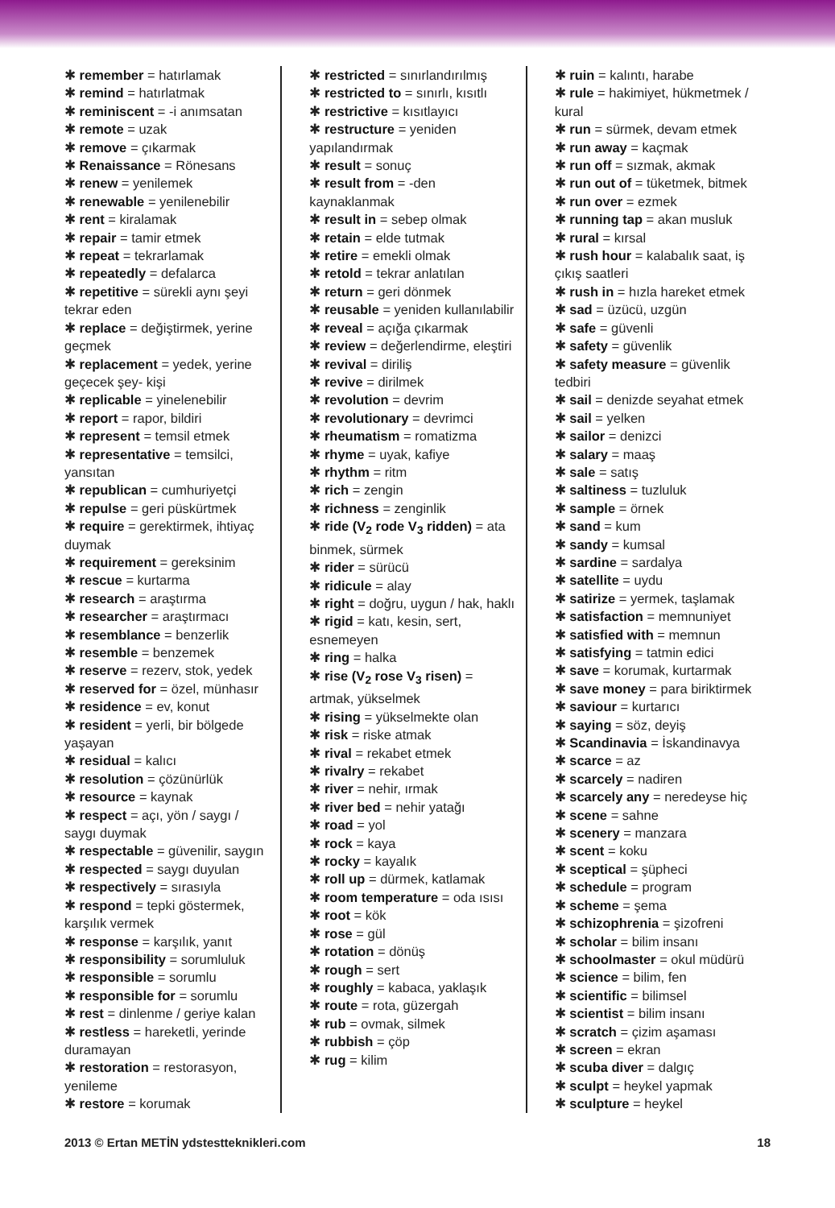✱ remember = hatırlamak
✱ remind = hatırlatmak
✱ reminiscent = -i anımsatan
✱ remote = uzak
✱ remove = çıkarmak
✱ Renaissance = Rönesans
✱ renew = yenilemek
✱ renewable = yenilenebilir
✱ rent = kiralamak
✱ repair = tamir etmek
✱ repeat = tekrarlamak
✱ repeatedly = defalarca
✱ repetitive = sürekli aynı şeyi tekrar eden
✱ replace = değiştirmek, yerine geçmek
✱ replacement = yedek, yerine geçecek şey- kişi
✱ replicable = yinelenebilir
✱ report = rapor, bildiri
✱ represent = temsil etmek
✱ representative = temsilci, yansıtan
✱ republican = cumhuriyetçi
✱ repulse = geri püskürtmek
✱ require = gerektirmek, ihtiyaç duymak
✱ requirement = gereksinim
✱ rescue = kurtarma
✱ research = araştırma
✱ researcher = araştırmacı
✱ resemblance = benzerlik
✱ resemble = benzemek
✱ reserve = rezerv, stok, yedek
✱ reserved for = özel, münhasır
✱ residence = ev, konut
✱ resident = yerli, bir bölgede yaşayan
✱ residual = kalıcı
✱ resolution = çözünürlük
✱ resource = kaynak
✱ respect = açı, yön / saygı / saygı duymak
✱ respectable = güvenilir, saygın
✱ respected = saygı duyulan
✱ respectively = sırasıyla
✱ respond = tepki göstermek, karşılık vermek
✱ response = karşılık, yanıt
✱ responsibility = sorumluluk
✱ responsible = sorumlu
✱ responsible for = sorumlu
✱ rest = dinlenme / geriye kalan
✱ restless = hareketli, yerinde duramayan
✱ restoration = restorasyon, yenileme
✱ restore = korumak
✱ restricted = sınırlandırılmış
✱ restricted to = sınırlı, kısıtlı
✱ restrictive = kısıtlayıcı
✱ restructure = yeniden yapılandırmak
✱ result = sonuç
✱ result from = -den kaynaklanmak
✱ result in = sebep olmak
✱ retain = elde tutmak
✱ retire = emekli olmak
✱ retold = tekrar anlatılan
✱ return = geri dönmek
✱ reusable = yeniden kullanılabilir
✱ reveal = açığa çıkarmak
✱ review = değerlendirme, eleştiri
✱ revival = diriliş
✱ revive = dirilmek
✱ revolution = devrim
✱ revolutionary = devrimci
✱ rheumatism = romatizma
✱ rhyme = uyak, kafiye
✱ rhythm = ritm
✱ rich = zengin
✱ richness = zenginlik
✱ ride (V<sub>2</sub> rode V<sub>3</sub> ridden) = ata binmek, sürmek
✱ rider = sürücü
✱ ridicule = alay
✱ right = doğru, uygun / hak, haklı
✱ rigid = katı, kesin, sert, esnemeyen
✱ ring = halka
✱ rise (V<sub>2</sub> rose V<sub>3</sub> risen) = artmak, yükselmek
✱ rising = yükselmekte olan
✱ risk = riske atmak
✱ rival = rekabet etmek
✱ rivalry = rekabet
✱ river = nehir, ırmak
✱ river bed = nehir yatağı
✱ road = yol
✱ rock = kaya
✱ rocky = kayalık
✱ roll up = dürmek, katlamak
✱ room temperature = oda ısısı
✱ root = kök
✱ rose = gül
✱ rotation = dönüş
✱ rough = sert
✱ roughly = kabaca, yaklaşık
✱ route = rota, güzergah
✱ rub = ovmak, silmek
✱ rubbish = çöp
✱ rug = kilim
✱ ruin = kalıntı, harabe
✱ rule = hakimiyet, hükmetmek / kural
✱ run = sürmek, devam etmek
✱ run away = kaçmak
✱ run off = sızmak, akmak
✱ run out of = tüketmek, bitmek
✱ run over = ezmek
✱ running tap = akan musluk
✱ rural = kırsal
✱ rush hour = kalabalık saat, iş çıkış saatleri
✱ rush in = hızla hareket etmek
✱ sad = üzücü, uzgün
✱ safe = güvenli
✱ safety = güvenlik
✱ safety measure = güvenlik tedbiri
✱ sail = denizde seyahat etmek
✱ sail = yelken
✱ sailor = denizci
✱ salary = maaş
✱ sale = satış
✱ saltiness = tuzluluk
✱ sample = örnek
✱ sand = kum
✱ sandy = kumsal
✱ sardine = sardalya
✱ satellite = uydu
✱ satirize = yermek, taşlamak
✱ satisfaction = memnuniyet
✱ satisfied with = memnun
✱ satisfying = tatmin edici
✱ save = korumak, kurtarmak
✱ save money = para biriktirmek
✱ saviour = kurtarıcı
✱ saying = söz, deyiş
✱ Scandinavia = İskandinavya
✱ scarce = az
✱ scarcely = nadiren
✱ scarcely any = neredeyse hiç
✱ scene = sahne
✱ scenery = manzara
✱ scent = koku
✱ sceptical = şüpheci
✱ schedule = program
✱ scheme = şema
✱ schizophrenia = şizofreni
✱ scholar = bilim insanı
✱ schoolmaster = okul müdürü
✱ science = bilim, fen
✱ scientific = bilimsel
✱ scientist = bilim insanı
✱ scratch = çizim aşaması
✱ screen = ekran
✱ scuba diver = dalgıç
✱ sculpt = heykel yapmak
✱ sculpture = heykel
2013 © Ertan METİN ydstestteknikleri.com 18